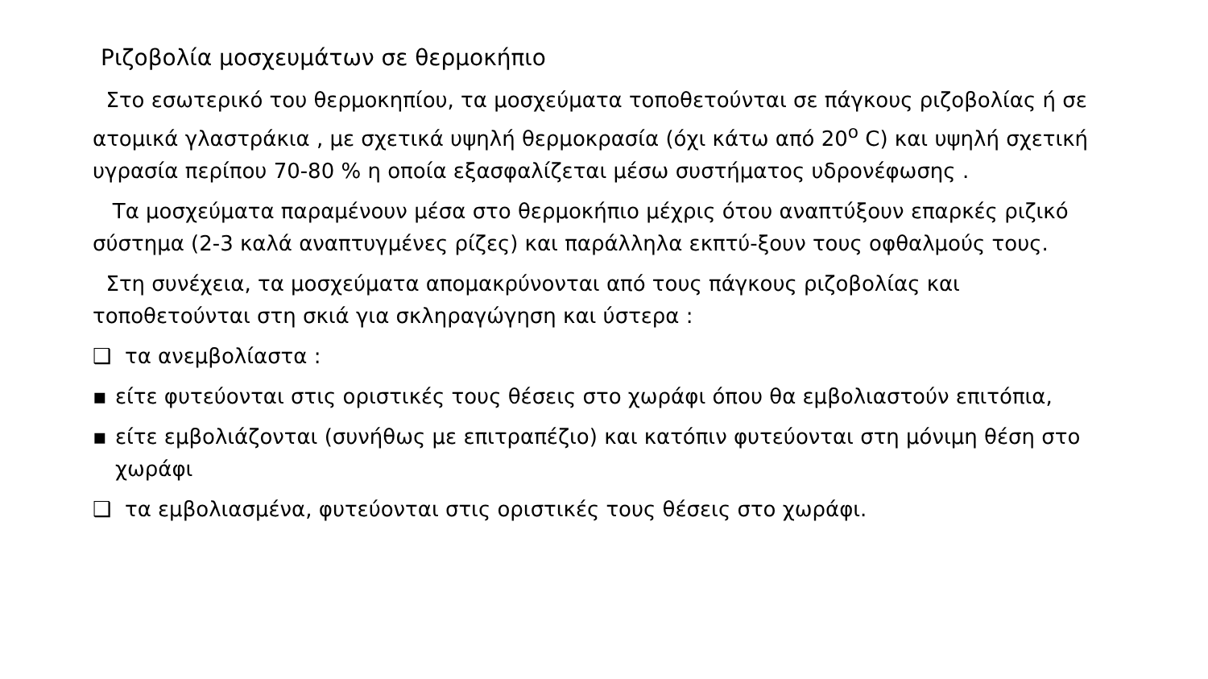Ριζοβολία μοσχευμάτων σε θερμοκήπιο
Στο εσωτερικό του θερμοκηπίου, τα μοσχεύματα τοποθετούνται σε πάγκους ριζοβολίας ή σε ατομικά γλαστράκια , με σχετικά υψηλή θερμοκρασία (όχι κάτω από 20<sup>ο</sup> C) και υψηλή σχετική υγρασία περίπου 70-80 % η οποία εξασφαλίζεται μέσω συστήματος υδρονέφωσης .
Τα μοσχεύματα παραμένουν μέσα στο θερμοκήπιο μέχρις ότου αναπτύξουν επαρκές ριζικό σύστημα (2-3 καλά αναπτυγμένες ρίζες) και παράλληλα εκπτύ-ξουν τους οφθαλμούς τους.
Στη συνέχεια, τα μοσχεύματα απομακρύνονται από τους πάγκους ριζοβολίας και τοποθετούνται στη σκιά για σκληραγώγηση και ύστερα :
❑ τα ανεμβολίαστα :
▪ είτε φυτεύονται στις οριστικές τους θέσεις στο χωράφι όπου θα εμβολιαστούν επιτόπια,
▪ είτε εμβολιάζονται (συνήθως με επιτραπέζιο) και κατόπιν φυτεύονται στη μόνιμη θέση στο χωράφι
❑ τα εμβολιασμένα, φυτεύονται στις οριστικές τους θέσεις στο χωράφι.